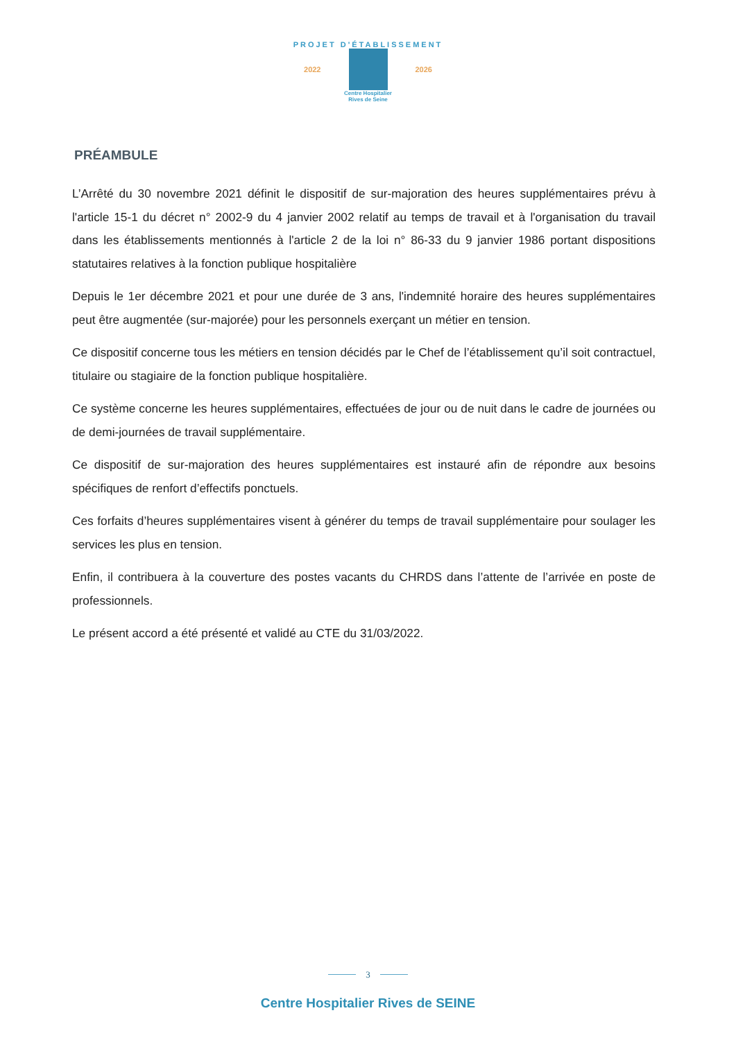PROJET D'ÉTABLISSEMENT
2022 2026
Centre Hospitalier
Rives de Seine
PRÉAMBULE
L’Arrêté du 30 novembre 2021 définit le dispositif de sur-majoration des heures supplémentaires prévu à l'article 15-1 du décret n° 2002-9 du 4 janvier 2002 relatif au temps de travail et à l'organisation du travail dans les établissements mentionnés à l'article 2 de la loi n° 86-33 du 9 janvier 1986 portant dispositions statutaires relatives à la fonction publique hospitalière
Depuis le 1er décembre 2021 et pour une durée de 3 ans, l'indemnité horaire des heures supplémentaires peut être augmentée (sur-majorée) pour les personnels exerçant un métier en tension.
Ce dispositif concerne tous les métiers en tension décidés par le Chef de l’établissement qu’il soit contractuel, titulaire ou stagiaire de la fonction publique hospitalière.
Ce système concerne les heures supplémentaires, effectuées de jour ou de nuit dans le cadre de journées ou de demi-journées de travail supplémentaire.
Ce dispositif de sur-majoration des heures supplémentaires est instauré afin de répondre aux besoins spécifiques de renfort d’effectifs ponctuels.
Ces forfaits d’heures supplémentaires visent à générer du temps de travail supplémentaire pour soulager les services les plus en tension.
Enfin, il contribuera à la couverture des postes vacants du CHRDS dans l’attente de l’arrivée en poste de professionnels.
Le présent accord a été présenté et validé au CTE du 31/03/2022.
3
Centre Hospitalier Rives de SEINE